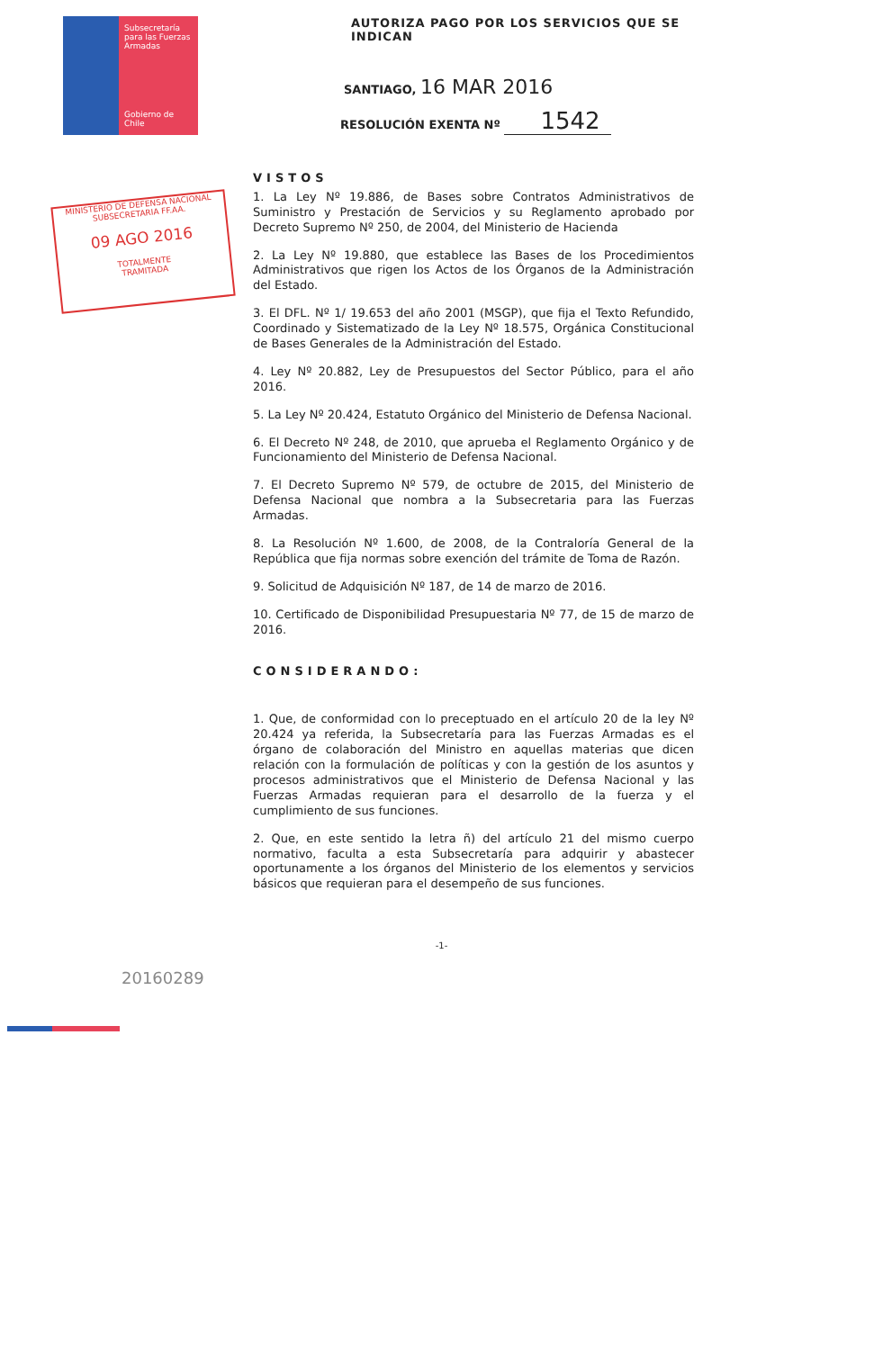Subsecretaría para las Fuerzas Armadas
Gobierno de Chile
AUTORIZA PAGO POR LOS SERVICIOS QUE SE INDICAN
SANTIAGO, 16 MAR 2016
RESOLUCIÓN EXENTA Nº 1542
MINISTERIO DE DEFENSA NACIONAL
SUBSECRETARIA FF.AA.
09 AGO 2016
TOTALMENTE
TRAMITADA
VISTOS
1. La Ley Nº 19.886, de Bases sobre Contratos Administrativos de Suministro y Prestación de Servicios y su Reglamento aprobado por Decreto Supremo Nº 250, de 2004, del Ministerio de Hacienda
2. La Ley Nº 19.880, que establece las Bases de los Procedimientos Administrativos que rigen los Actos de los Órganos de la Administración del Estado.
3. El DFL. Nº 1/ 19.653 del año 2001 (MSGP), que fija el Texto Refundido, Coordinado y Sistematizado de la Ley Nº 18.575, Orgánica Constitucional de Bases Generales de la Administración del Estado.
4. Ley Nº 20.882, Ley de Presupuestos del Sector Público, para el año 2016.
5. La Ley Nº 20.424, Estatuto Orgánico del Ministerio de Defensa Nacional.
6. El Decreto Nº 248, de 2010, que aprueba el Reglamento Orgánico y de Funcionamiento del Ministerio de Defensa Nacional.
7. El Decreto Supremo Nº 579, de octubre de 2015, del Ministerio de Defensa Nacional que nombra a la Subsecretaria para las Fuerzas Armadas.
8. La Resolución Nº 1.600, de 2008, de la Contraloría General de la República que fija normas sobre exención del trámite de Toma de Razón.
9. Solicitud de Adquisición Nº 187, de 14 de marzo de 2016.
10. Certificado de Disponibilidad Presupuestaria Nº 77, de 15 de marzo de 2016.
CONSIDERANDO:
1. Que, de conformidad con lo preceptuado en el artículo 20 de la ley Nº 20.424 ya referida, la Subsecretaría para las Fuerzas Armadas es el órgano de colaboración del Ministro en aquellas materias que dicen relación con la formulación de políticas y con la gestión de los asuntos y procesos administrativos que el Ministerio de Defensa Nacional y las Fuerzas Armadas requieran para el desarrollo de la fuerza y el cumplimiento de sus funciones.
2. Que, en este sentido la letra ñ) del artículo 21 del mismo cuerpo normativo, faculta a esta Subsecretaría para adquirir y abastecer oportunamente a los órganos del Ministerio de los elementos y servicios básicos que requieran para el desempeño de sus funciones.
-1-
20160289